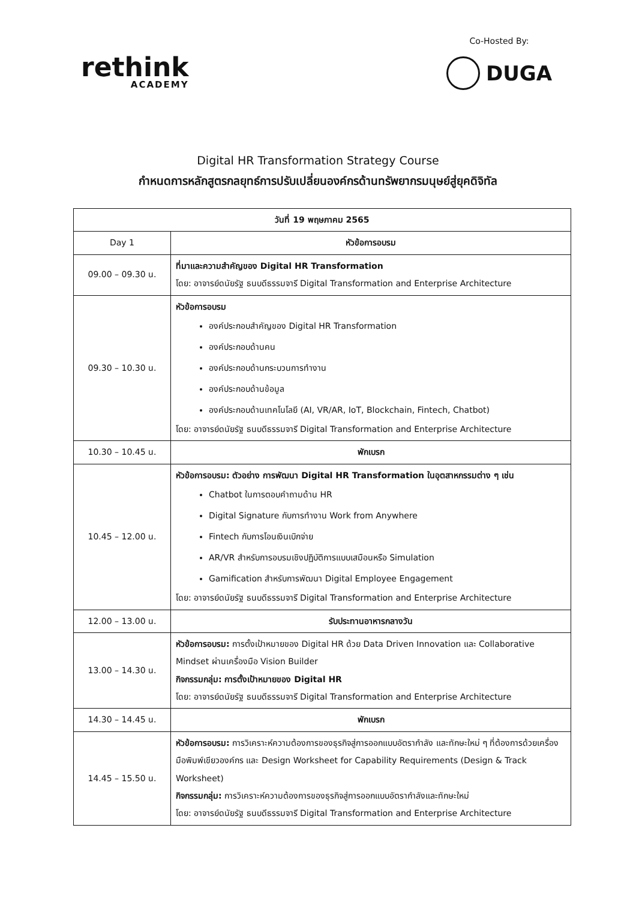rethink
ACADEMY
Co-Hosted By:
DUGA
Digital HR Transformation Strategy Course
กำหนดการหลักสูตรกลยุทธ์การปรับเปลี่ยนองค์กรด้านทรัพยากรมนุษย์สู่ยุคดิจิทัล
| วันที่ 19 พฤษภาคม 2565 | |
| --- | --- |
| Day 1 | หัวข้อการอบรม |
| 09.00 – 09.30 น. | ที่มาและความสำคัญของ Digital HR Transformation โดย: อาจารย์ดนัยรัฐ ธนบดีธรรมจารี Digital Transformation and Enterprise Architecture |
| 09.30 – 10.30 น. | หัวข้อการอบรม องค์ประกอบสำคัญของ Digital HR Transformation องค์ประกอบด้านคน องค์ประกอบด้านกระบวนการทำงาน องค์ประกอบด้านข้อมูล องค์ประกอบด้านเทคโนโลยี (AI, VR/AR, IoT, Blockchain, Fintech, Chatbot) โดย: อาจารย์ดนัยรัฐ ธนบดีธรรมจารี Digital Transformation and Enterprise Architecture |
| 10.30 – 10.45 น. | พักเบรก |
| 10.45 – 12.00 น. | หัวข้อการอบรม: ตัวอย่าง การพัฒนา Digital HR Transformation ในอุตสาหกรรมต่าง ๆ เช่น Chatbot ในการตอบคำถามด้าน HR Digital Signature กับการทำงาน Work from Anywhere Fintech กับการโอนเงินเบิกจ่าย AR/VR สำหรับการอบรมเชิงปฏิบัติการแบบเสมือนหรือ Simulation Gamification สำหรับการพัฒนา Digital Employee Engagement โดย: อาจารย์ดนัยรัฐ ธนบดีธรรมจารี Digital Transformation and Enterprise Architecture |
| 12.00 – 13.00 น. | รับประทานอาหารกลางวัน |
| 13.00 – 14.30 น. | หัวข้อการอบรม: การตั้งเป้าหมายของ Digital HR ด้วย Data Driven Innovation และ Collaborative Mindset ผ่านเครื่องมือ Vision Builder กิจกรรมกลุ่ม: การตั้งเป้าหมายของ Digital HR โดย: อาจารย์ดนัยรัฐ ธนบดีธรรมจารี Digital Transformation and Enterprise Architecture |
| 14.30 – 14.45 น. | พักเบรก |
| 14.45 – 15.50 น. | หัวข้อการอบรม: การวิเคราะห์ความต้องการของธุรกิจสู่การออกแบบอัตรากำลัง และทักษะใหม่ ๆ ที่ต้องการด้วยเครื่องมือพิมพ์เขียวองค์กร และ Design Worksheet for Capability Requirements (Design & Track Worksheet) กิจกรรมกลุ่ม: การวิเคราะห์ความต้องการของธุรกิจสู่การออกแบบอัตรากำลังและทักษะใหม่ โดย: อาจารย์ดนัยรัฐ ธนบดีธรรมจารี Digital Transformation and Enterprise Architecture |